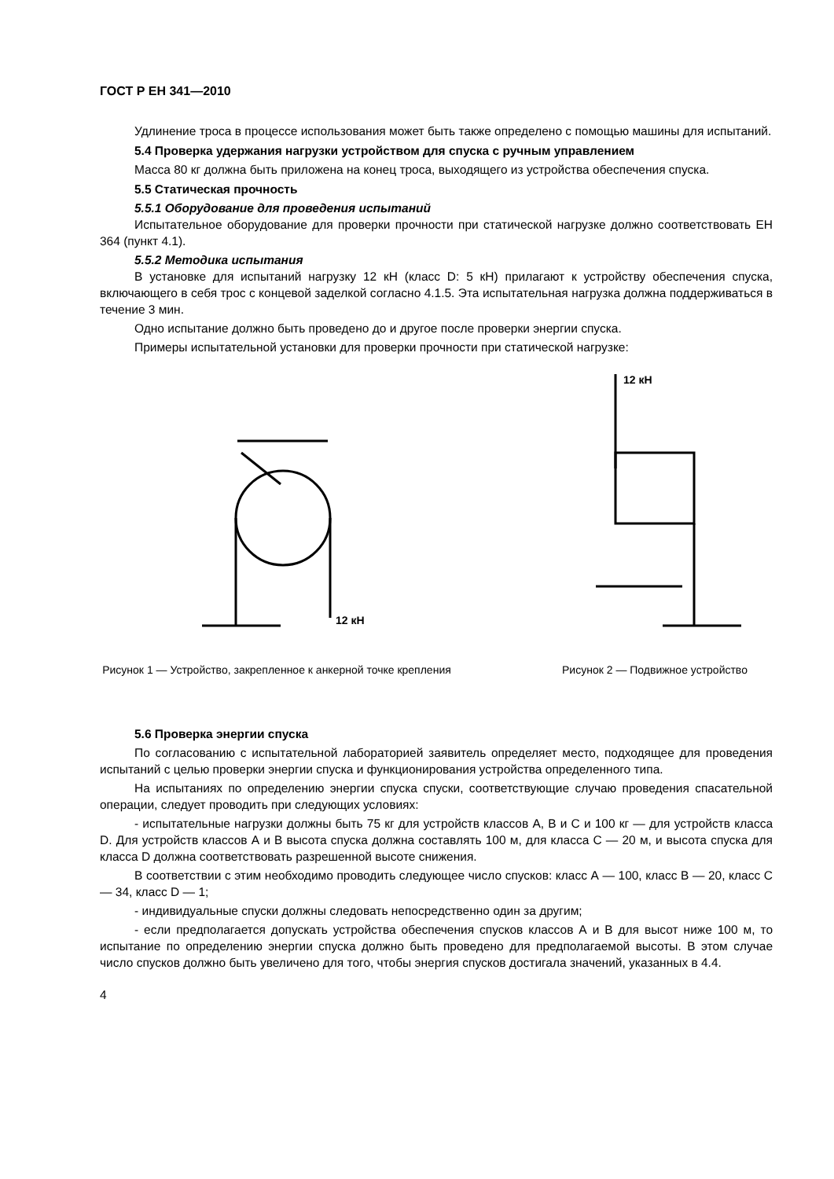ГОСТ Р ЕН 341—2010
Удлинение троса в процессе использования может быть также определено с помощью машины для испытаний.
5.4 Проверка удержания нагрузки устройством для спуска с ручным управлением
Масса 80 кг должна быть приложена на конец троса, выходящего из устройства обеспечения спуска.
5.5 Статическая прочность
5.5.1 Оборудование для проведения испытаний
Испытательное оборудование для проверки прочности при статической нагрузке должно соответствовать ЕН 364 (пункт 4.1).
5.5.2 Методика испытания
В установке для испытаний нагрузку 12 кН (класс D: 5 кН) прилагают к устройству обеспечения спуска, включающего в себя трос с концевой заделкой согласно 4.1.5. Эта испытательная нагрузка должна поддерживаться в течение 3 мин.
Одно испытание должно быть проведено до и другое после проверки энергии спуска.
Примеры испытательной установки для проверки прочности при статической нагрузке:
12 кН
Рисунок 1 — Устройство, закрепленное к анкерной точке крепления
12 кН
Рисунок 2 — Подвижное устройство
5.6 Проверка энергии спуска
По согласованию с испытательной лабораторией заявитель определяет место, подходящее для проведения испытаний с целью проверки энергии спуска и функционирования устройства определенного типа.
На испытаниях по определению энергии спуска спуски, соответствующие случаю проведения спасательной операции, следует проводить при следующих условиях:
- испытательные нагрузки должны быть 75 кг для устройств классов А, В и С и 100 кг — для устройств класса D. Для устройств классов А и В высота спуска должна составлять 100 м, для класса С — 20 м, и высота спуска для класса D должна соответствовать разрешенной высоте снижения.
В соответствии с этим необходимо проводить следующее число спусков: класс А — 100, класс В — 20, класс С — 34, класс D — 1;
- индивидуальные спуски должны следовать непосредственно один за другим;
- если предполагается допускать устройства обеспечения спусков классов А и В для высот ниже 100 м, то испытание по определению энергии спуска должно быть проведено для предполагаемой высоты. В этом случае число спусков должно быть увеличено для того, чтобы энергия спусков достигала значений, указанных в 4.4.
4